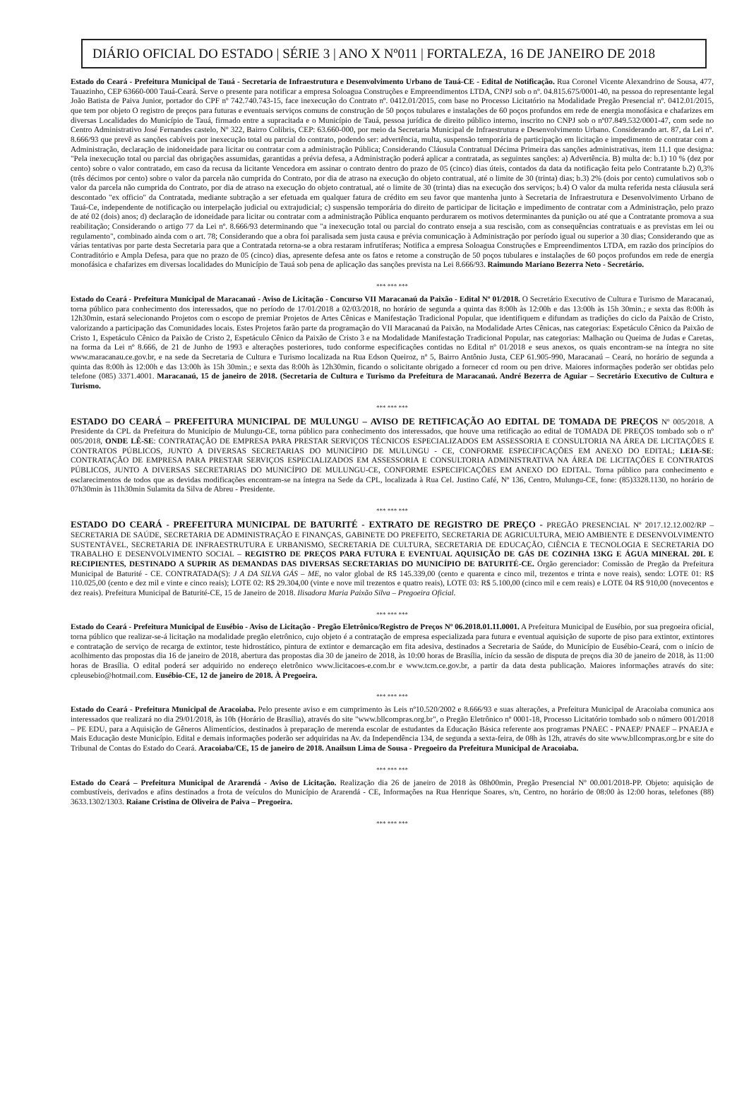DIÁRIO OFICIAL DO ESTADO | SÉRIE 3 | ANO X Nº011 | FORTALEZA, 16 DE JANEIRO DE 2018
Estado do Ceará - Prefeitura Municipal de Tauá - Secretaria de Infraestrutura e Desenvolvimento Urbano de Tauá-CE - Edital de Notificação. Rua Coronel Vicente Alexandrino de Sousa, 477, Tauazinho, CEP 63660-000 Tauá-Ceará. Serve o presente para notificar a empresa Soloagua Construções e Empreendimentos LTDA, CNPJ sob o nº. 04.815.675/0001-40, na pessoa do representante legal João Batista de Paiva Junior, portador do CPF nº 742.740.743-15, face inexecução do Contrato nº. 0412.01/2015, com base no Processo Licitatório na Modalidade Pregão Presencial nº. 0412.01/2015, que tem por objeto O registro de preços para futuras e eventuais serviços comuns de construção de 50 poços tubulares e instalações de 60 poços profundos em rede de energia monofásica e chafarizes em diversas Localidades do Município de Tauá, firmado entre a supracitada e o Município de Tauá, pessoa jurídica de direito público interno, inscrito no CNPJ sob o nº07.849.532/0001-47, com sede no Centro Administrativo José Fernandes castelo, Nº 322, Bairro Colibris, CEP: 63.660-000, por meio da Secretaria Municipal de Infraestrutura e Desenvolvimento Urbano. Considerando art. 87, da Lei nº. 8.666/93 que prevê as sanções cabíveis por inexecução total ou parcial do contrato, podendo ser: advertência, multa, suspensão temporária de participação em licitação e impedimento de contratar com a Administração, declaração de inidoneidade para licitar ou contratar com a administração Pública; Considerando Cláusula Contratual Décima Primeira das sanções administrativas, item 11.1 que designa: "Pela inexecução total ou parcial das obrigações assumidas, garantidas a prévia defesa, a Administração poderá aplicar a contratada, as seguintes sanções: a) Advertência. B) multa de: b.1) 10 % (dez por cento) sobre o valor contratado, em caso da recusa da licitante Vencedora em assinar o contrato dentro do prazo de 05 (cinco) dias úteis, contados da data da notificação feita pelo Contratante b.2) 0,3% (três décimos por cento) sobre o valor da parcela não cumprida do Contrato, por dia de atraso na execução do objeto contratual, até o limite de 30 (trinta) dias; b.3) 2% (dois por cento) cumulativos sob o valor da parcela não cumprida do Contrato, por dia de atraso na execução do objeto contratual, até o limite de 30 (trinta) dias na execução dos serviços; b.4) O valor da multa referida nesta cláusula será descontado "ex officio" da Contratada, mediante subtração a ser efetuada em qualquer fatura de crédito em seu favor que mantenha junto à Secretaria de Infraestrutura e Desenvolvimento Urbano de Tauá-Ce, independente de notificação ou interpelação judicial ou extrajudicial; c) suspensão temporária do direito de participar de licitação e impedimento de contratar com a Administração, pelo prazo de até 02 (dois) anos; d) declaração de idoneidade para licitar ou contratar com a administração Pública enquanto perdurarem os motivos determinantes da punição ou até que a Contratante promova a sua reabilitação; Considerando o artigo 77 da Lei nº. 8.666/93 determinando que "a inexecução total ou parcial do contrato enseja a sua rescisão, com as consequências contratuais e as previstas em lei ou regulamento", combinado ainda com o art. 78; Considerando que a obra foi paralisada sem justa causa e prévia comunicação à Administração por período igual ou superior a 30 dias; Considerando que as várias tentativas por parte desta Secretaria para que a Contratada retorna-se a obra restaram infrutíferas; Notifica a empresa Soloagua Construções e Empreendimentos LTDA, em razão dos princípios do Contraditório e Ampla Defesa, para que no prazo de 05 (cinco) dias, apresente defesa ante os fatos e retome a construção de 50 poços tubulares e instalações de 60 poços profundos em rede de energia monofásica e chafarizes em diversas localidades do Município de Tauá sob pena de aplicação das sanções prevista na Lei 8.666/93. Raimundo Mariano Bezerra Neto - Secretário.
*** *** ***
Estado do Ceará - Prefeitura Municipal de Maracanaú - Aviso de Licitação - Concurso VII Maracanaú da Paixão - Edital Nº 01/2018. O Secretário Executivo de Cultura e Turismo de Maracanaú, torna público para conhecimento dos interessados, que no período de 17/01/2018 a 02/03/2018, no horário de segunda a quinta das 8:00h às 12:00h e das 13:00h às 15h 30min.; e sexta das 8:00h às 12h30min, estará selecionando Projetos com o escopo de premiar Projetos de Artes Cênicas e Manifestação Tradicional Popular, que identifiquem e difundam as tradições do ciclo da Paixão de Cristo, valorizando a participação das Comunidades locais. Estes Projetos farão parte da programação do VII Maracanaú da Paixão, na Modalidade Artes Cênicas, nas categorias: Espetáculo Cênico da Paixão de Cristo 1, Espetáculo Cênico da Paixão de Cristo 2, Espetáculo Cênico da Paixão de Cristo 3 e na Modalidade Manifestação Tradicional Popular, nas categorias: Malhação ou Queima de Judas e Caretas, na forma da Lei nº 8.666, de 21 de Junho de 1993 e alterações posteriores, tudo conforme especificações contidas no Edital nº 01/2018 e seus anexos, os quais encontram-se na íntegra no site www.maracanau.ce.gov.br, e na sede da Secretaria de Cultura e Turismo localizada na Rua Edson Queiroz, nº 5, Bairro Antônio Justa, CEP 61.905-990, Maracanaú – Ceará, no horário de segunda a quinta das 8:00h às 12:00h e das 13:00h às 15h 30min.; e sexta das 8:00h às 12h30min, ficando o solicitante obrigado a fornecer cd room ou pen drive. Maiores informações poderão ser obtidas pelo telefone (085) 3371.4001. Maracanaú, 15 de janeiro de 2018. (Secretaria de Cultura e Turismo da Prefeitura de Maracanaú. André Bezerra de Aguiar – Secretário Executivo de Cultura e Turismo.
*** *** ***
ESTADO DO CEARÁ – PREFEITURA MUNICIPAL DE MULUNGU – AVISO DE RETIFICAÇÃO AO EDITAL DE TOMADA DE PREÇOS Nº 005/2018. A Presidente da CPL da Prefeitura do Município de Mulungu-CE, torna público para conhecimento dos interessados, que houve uma retificação ao edital de TOMADA DE PREÇOS tombado sob o nº 005/2018, ONDE LÊ-SE: CONTRATAÇÃO DE EMPRESA PARA PRESTAR SERVIÇOS TÉCNICOS ESPECIALIZADOS EM ASSESSORIA E CONSULTORIA NA ÁREA DE LICITAÇÕES E CONTRATOS PÚBLICOS, JUNTO A DIVERSAS SECRETARIAS DO MUNICÍPIO DE MULUNGU - CE, CONFORME ESPECIFICAÇÕES EM ANEXO DO EDITAL; LEIA-SE: CONTRATAÇÃO DE EMPRESA PARA PRESTAR SERVIÇOS ESPECIALIZADOS EM ASSESSORIA E CONSULTORIA ADMINISTRATIVA NA ÁREA DE LICITAÇÕES E CONTRATOS PÚBLICOS, JUNTO A DIVERSAS SECRETARIAS DO MUNICÍPIO DE MULUNGU-CE, CONFORME ESPECIFICAÇÕES EM ANEXO DO EDITAL. Torna público para conhecimento e esclarecimentos de todos que as devidas modificações encontram-se na íntegra na Sede da CPL, localizada à Rua Cel. Justino Café, Nº 136, Centro, Mulungu-CE, fone: (85)3328.1130, no horário de 07h30min às 11h30min Sulamita da Silva de Abreu - Presidente.
*** *** ***
ESTADO DO CEARÁ - PREFEITURA MUNICIPAL DE BATURITÉ - EXTRATO DE REGISTRO DE PREÇO - PREGÃO PRESENCIAL Nº 2017.12.12.002/RP – SECRETARIA DE SAÚDE, SECRETARIA DE ADMINISTRAÇÃO E FINANÇAS, GABINETE DO PREFEITO, SECRETARIA DE AGRICULTURA, MEIO AMBIENTE E DESENVOLVIMENTO SUSTENTÁVEL, SECRETARIA DE INFRAESTRUTURA E URBANISMO, SECRETARIA DE CULTURA, SECRETARIA DE EDUCAÇÃO, CIÊNCIA E TECNOLOGIA E SECRETARIA DO TRABALHO E DESENVOLVIMENTO SOCIAL – REGISTRO DE PREÇOS PARA FUTURA E EVENTUAL AQUISIÇÃO DE GÁS DE COZINHA 13KG E ÁGUA MINERAL 20L E RECIPIENTES, DESTINADO A SUPRIR AS DEMANDAS DAS DIVERSAS SECRETARIAS DO MUNICÍPIO DE BATURITÉ-CE. Órgão gerenciador: Comissão de Pregão da Prefeitura Municipal de Baturité - CE. CONTRATADA(S): J A DA SILVA GÁS – ME, no valor global de R$ 145.339,00 (cento e quarenta e cinco mil, trezentos e trinta e nove reais), sendo: LOTE 01: R$ 110.025,00 (cento e dez mil e vinte e cinco reais); LOTE 02: R$ 29.304,00 (vinte e nove mil trezentos e quatro reais), LOTE 03: R$ 5.100,00 (cinco mil e cem reais) e LOTE 04 R$ 910,00 (novecentos e dez reais). Prefeitura Municipal de Baturité-CE, 15 de Janeiro de 2018. Ilisadora Maria Paixão Silva – Pregoeira Oficial.
*** *** ***
Estado do Ceará - Prefeitura Municipal de Eusébio - Aviso de Licitação - Pregão Eletrônico/Registro de Preços Nº 06.2018.01.11.0001. A Prefeitura Municipal de Eusébio, por sua pregoeira oficial, torna público que realizar-se-á licitação na modalidade pregão eletrônico, cujo objeto é a contratação de empresa especializada para futura e eventual aquisição de suporte de piso para extintor, extintores e contratação de serviço de recarga de extintor, teste hidrostático, pintura de extintor e demarcação em fita adesiva, destinados a Secretaria de Saúde, do Município de Eusébio-Ceará, com o início de acolhimento das propostas dia 16 de janeiro de 2018, abertura das propostas dia 30 de janeiro de 2018, às 10:00 horas de Brasília, início da sessão de disputa de preços dia 30 de janeiro de 2018, às 11:00 horas de Brasília. O edital poderá ser adquirido no endereço eletrônico www.licitacoes-e.com.br e www.tcm.ce.gov.br, a partir da data desta publicação. Maiores informações através do site: cpleusebio@hotmail.com. Eusébio-CE, 12 de janeiro de 2018. À Pregoeira.
*** *** ***
Estado do Ceará - Prefeitura Municipal de Aracoiaba. Pelo presente aviso e em cumprimento às Leis nº10.520/2002 e 8.666/93 e suas alterações, a Prefeitura Municipal de Aracoiaba comunica aos interessados que realizará no dia 29/01/2018, às 10h (Horário de Brasília), através do site "www.bllcompras.org.br", o Pregão Eletrônico nº 0001-18, Processo Licitatório tombado sob o número 001/2018 – PE EDU, para a Aquisição de Gêneros Alimentícios, destinados à preparação de merenda escolar de estudantes da Educação Básica referente aos programas PNAEC - PNAEP/ PNAEF – PNAEJA e Mais Educação deste Município. Edital e demais informações poderão ser adquiridas na Av. da Independência 134, de segunda a sexta-feira, de 08h às 12h, através do site www.bllcompras.org.br e site do Tribunal de Contas do Estado do Ceará. Aracoiaba/CE, 15 de janeiro de 2018. Anailsun Lima de Sousa - Pregoeiro da Prefeitura Municipal de Aracoiaba.
*** *** ***
Estado do Ceará – Prefeitura Municipal de Ararendá - Aviso de Licitação. Realização dia 26 de janeiro de 2018 às 08h00min, Pregão Presencial Nº 00.001/2018-PP. Objeto: aquisição de combustíveis, derivados e afins destinados a frota de veículos do Município de Ararendá - CE, Informações na Rua Henrique Soares, s/n, Centro, no horário de 08:00 às 12:00 horas, telefones (88) 3633.1302/1303. Raiane Cristina de Oliveira de Paiva – Pregoeira.
*** *** ***